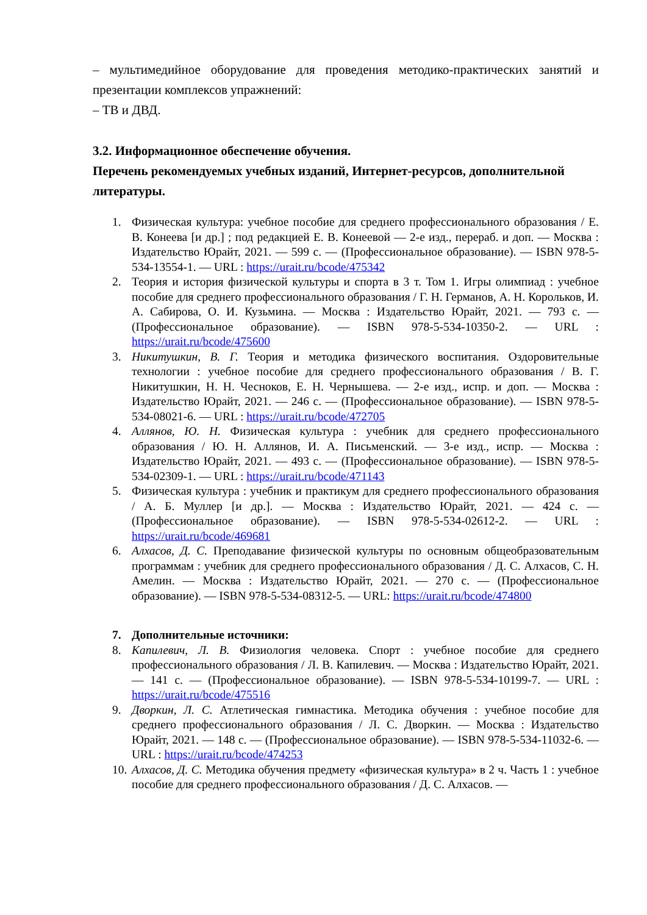– мультимедийное оборудование для проведения методико-практических занятий и презентации комплексов упражнений:
– ТВ и ДВД.
3.2. Информационное обеспечение обучения.
Перечень рекомендуемых учебных изданий, Интернет-ресурсов, дополнительной литературы.
1. Физическая культура: учебное пособие для среднего профессионального образования / Е. В. Конеева [и др.] ; под редакцией Е. В. Конеевой — 2-е изд., перераб. и доп. — Москва : Издательство Юрайт, 2021. — 599 с. — (Профессиональное образование). — ISBN 978-5-534-13554-1. — URL : https://urait.ru/bcode/475342
2. Теория и история физической культуры и спорта в 3 т. Том 1. Игры олимпиад : учебное пособие для среднего профессионального образования / Г. Н. Германов, А. Н. Корольков, И. А. Сабирова, О. И. Кузьмина. — Москва : Издательство Юрайт, 2021. — 793 с. — (Профессиональное образование). — ISBN 978-5-534-10350-2. — URL : https://urait.ru/bcode/475600
3. Никитушкин, В. Г. Теория и методика физического воспитания. Оздоровительные технологии : учебное пособие для среднего профессионального образования / В. Г. Никитушкин, Н. Н. Чесноков, Е. Н. Чернышева. — 2-е изд., испр. и доп. — Москва : Издательство Юрайт, 2021. — 246 с. — (Профессиональное образование). — ISBN 978-5-534-08021-6. — URL : https://urait.ru/bcode/472705
4. Аллянов, Ю. Н. Физическая культура : учебник для среднего профессионального образования / Ю. Н. Аллянов, И. А. Письменский. — 3-е изд., испр. — Москва : Издательство Юрайт, 2021. — 493 с. — (Профессиональное образование). — ISBN 978-5-534-02309-1. — URL : https://urait.ru/bcode/471143
5. Физическая культура : учебник и практикум для среднего профессионального образования / А. Б. Муллер [и др.]. — Москва : Издательство Юрайт, 2021. — 424 с. — (Профессиональное образование). — ISBN 978-5-534-02612-2. — URL : https://urait.ru/bcode/469681
6. Алхасов, Д. С. Преподавание физической культуры по основным общеобразовательным программам : учебник для среднего профессионального образования / Д. С. Алхасов, С. Н. Амелин. — Москва : Издательство Юрайт, 2021. — 270 с. — (Профессиональное образование). — ISBN 978-5-534-08312-5. — URL: https://urait.ru/bcode/474800
7. Дополнительные источники:
8. Капилевич, Л. В. Физиология человека. Спорт : учебное пособие для среднего профессионального образования / Л. В. Капилевич. — Москва : Издательство Юрайт, 2021. — 141 с. — (Профессиональное образование). — ISBN 978-5-534-10199-7. — URL : https://urait.ru/bcode/475516
9. Дворкин, Л. С. Атлетическая гимнастика. Методика обучения : учебное пособие для среднего профессионального образования / Л. С. Дворкин. — Москва : Издательство Юрайт, 2021. — 148 с. — (Профессиональное образование). — ISBN 978-5-534-11032-6. — URL : https://urait.ru/bcode/474253
10. Алхасов, Д. С. Методика обучения предмету «физическая культура» в 2 ч. Часть 1 : учебное пособие для среднего профессионального образования / Д. С. Алхасов. —